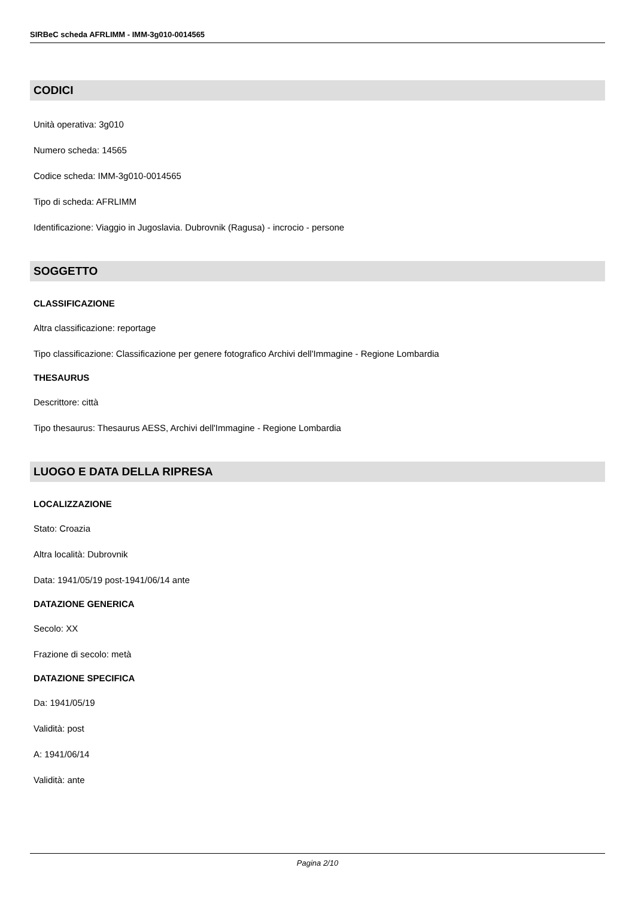SIRBeC scheda AFRLIMM - IMM-3g010-0014565
CODICI
Unità operativa: 3g010
Numero scheda: 14565
Codice scheda: IMM-3g010-0014565
Tipo di scheda: AFRLIMM
Identificazione: Viaggio in Jugoslavia. Dubrovnik (Ragusa) - incrocio - persone
SOGGETTO
CLASSIFICAZIONE
Altra classificazione: reportage
Tipo classificazione: Classificazione per genere fotografico Archivi dell'Immagine - Regione Lombardia
THESAURUS
Descrittore: città
Tipo thesaurus: Thesaurus AESS, Archivi dell'Immagine - Regione Lombardia
LUOGO E DATA DELLA RIPRESA
LOCALIZZAZIONE
Stato: Croazia
Altra località: Dubrovnik
Data: 1941/05/19 post-1941/06/14 ante
DATAZIONE GENERICA
Secolo: XX
Frazione di secolo: metà
DATAZIONE SPECIFICA
Da: 1941/05/19
Validità: post
A: 1941/06/14
Validità: ante
Pagina 2/10